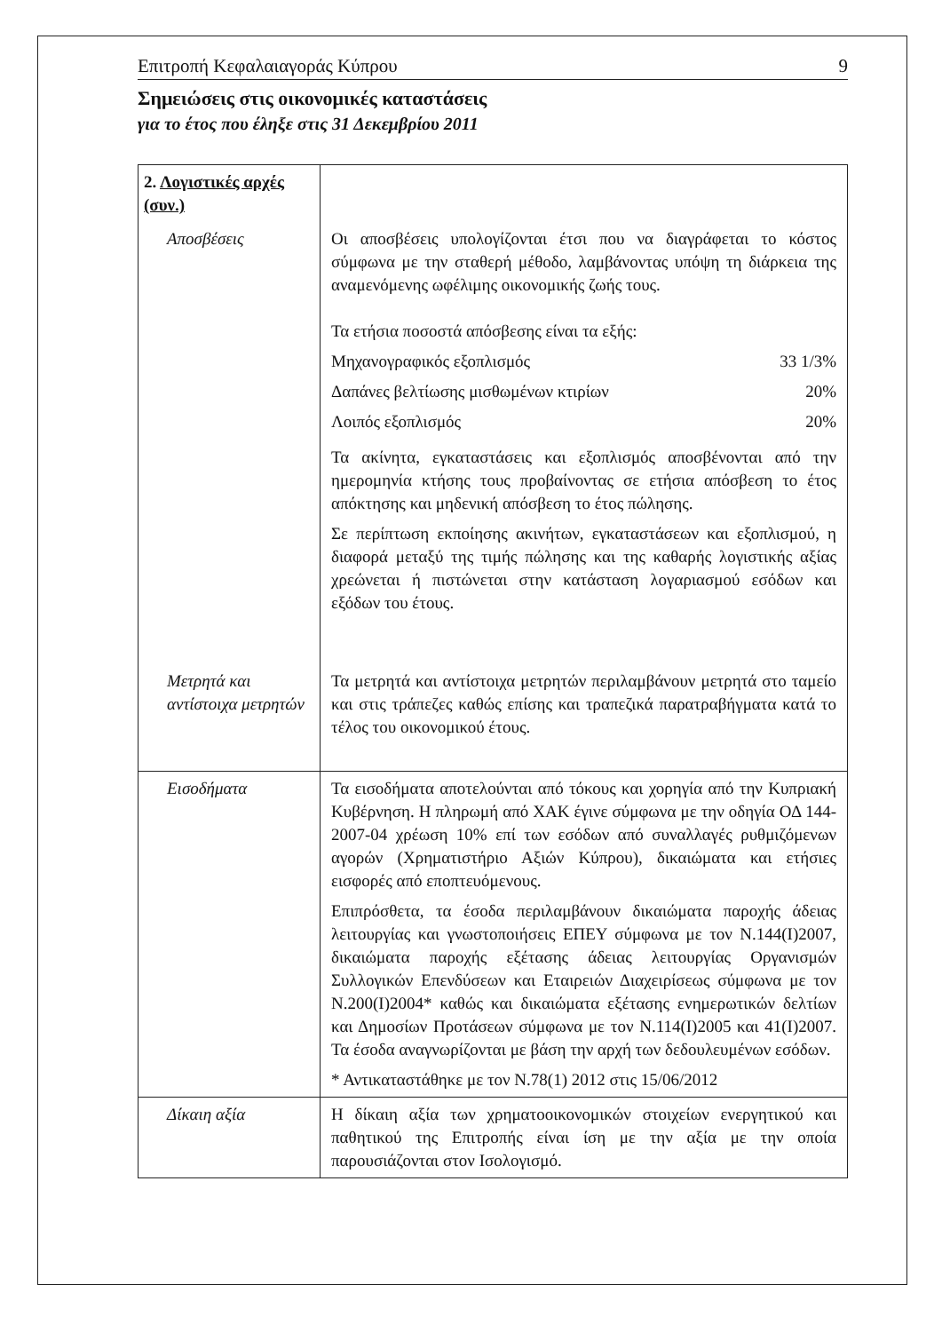Επιτροπή Κεφαλαιαγοράς Κύπρου 9
Σημειώσεις στις οικονομικές καταστάσεις
για το έτος που έληξε στις 31 Δεκεμβρίου 2011
| 2. Λογιστικές αρχές (συν.) | |
| Αποσβέσεις | Οι αποσβέσεις υπολογίζονται έτσι που να διαγράφεται το κόστος σύμφωνα με την σταθερή μέθοδο, λαμβάνοντας υπόψη τη διάρκεια της αναμενόμενης ωφέλιμης οικονομικής ζωής τους. Τα ετήσια ποσοστά απόσβεσης είναι τα εξής: Μηχανογραφικός εξοπλισμός 33 1/3% Δαπάνες βελτίωσης μισθωμένων κτιρίων 20% Λοιπός εξοπλισμός 20% Τα ακίνητα, εγκαταστάσεις και εξοπλισμός αποσβένονται από την ημερομηνία κτήσης τους προβαίνοντας σε ετήσια απόσβεση το έτος απόκτησης και μηδενική απόσβεση το έτος πώλησης. Σε περίπτωση εκποίησης ακινήτων, εγκαταστάσεων και εξοπλισμού, η διαφορά μεταξύ της τιμής πώλησης και της καθαρής λογιστικής αξίας χρεώνεται ή πιστώνεται στην κατάσταση λογαριασμού εσόδων και εξόδων του έτους. |
| Μετρητά και αντίστοιχα μετρητών | Τα μετρητά και αντίστοιχα μετρητών περιλαμβάνουν μετρητά στο ταμείο και στις τράπεζες καθώς επίσης και τραπεζικά παρατραβήγματα κατά το τέλος του οικονομικού έτους. |
| Εισοδήματα | Τα εισοδήματα αποτελούνται από τόκους και χορηγία από την Κυπριακή Κυβέρνηση. Η πληρωμή από ΧΑΚ έγινε σύμφωνα με την οδηγία ΟΔ 144-2007-04 χρέωση 10% επί των εσόδων από συναλλαγές ρυθμιζόμενων αγορών (Χρηματιστήριο Αξιών Κύπρου), δικαιώματα και ετήσιες εισφορές από εποπτευόμενους. Επιπρόσθετα, τα έσοδα περιλαμβάνουν δικαιώματα παροχής άδειας λειτουργίας και γνωστοποιήσεις ΕΠΕΥ σύμφωνα με τον Ν.144(Ι)2007, δικαιώματα παροχής εξέτασης άδειας λειτουργίας Οργανισμών Συλλογικών Επενδύσεων και Εταιρειών Διαχειρίσεως σύμφωνα με τον Ν.200(Ι)2004* καθώς και δικαιώματα εξέτασης ενημερωτικών δελτίων και Δημοσίων Προτάσεων σύμφωνα με τον Ν.114(Ι)2005 και 41(Ι)2007. Τα έσοδα αναγνωρίζονται με βάση την αρχή των δεδουλευμένων εσόδων. * Αντικαταστάθηκε με τον Ν.78(1) 2012 στις 15/06/2012 |
| Δίκαιη αξία | Η δίκαιη αξία των χρηματοοικονομικών στοιχείων ενεργητικού και παθητικού της Επιτροπής είναι ίση με την αξία με την οποία παρουσιάζονται στον Ισολογισμό. |